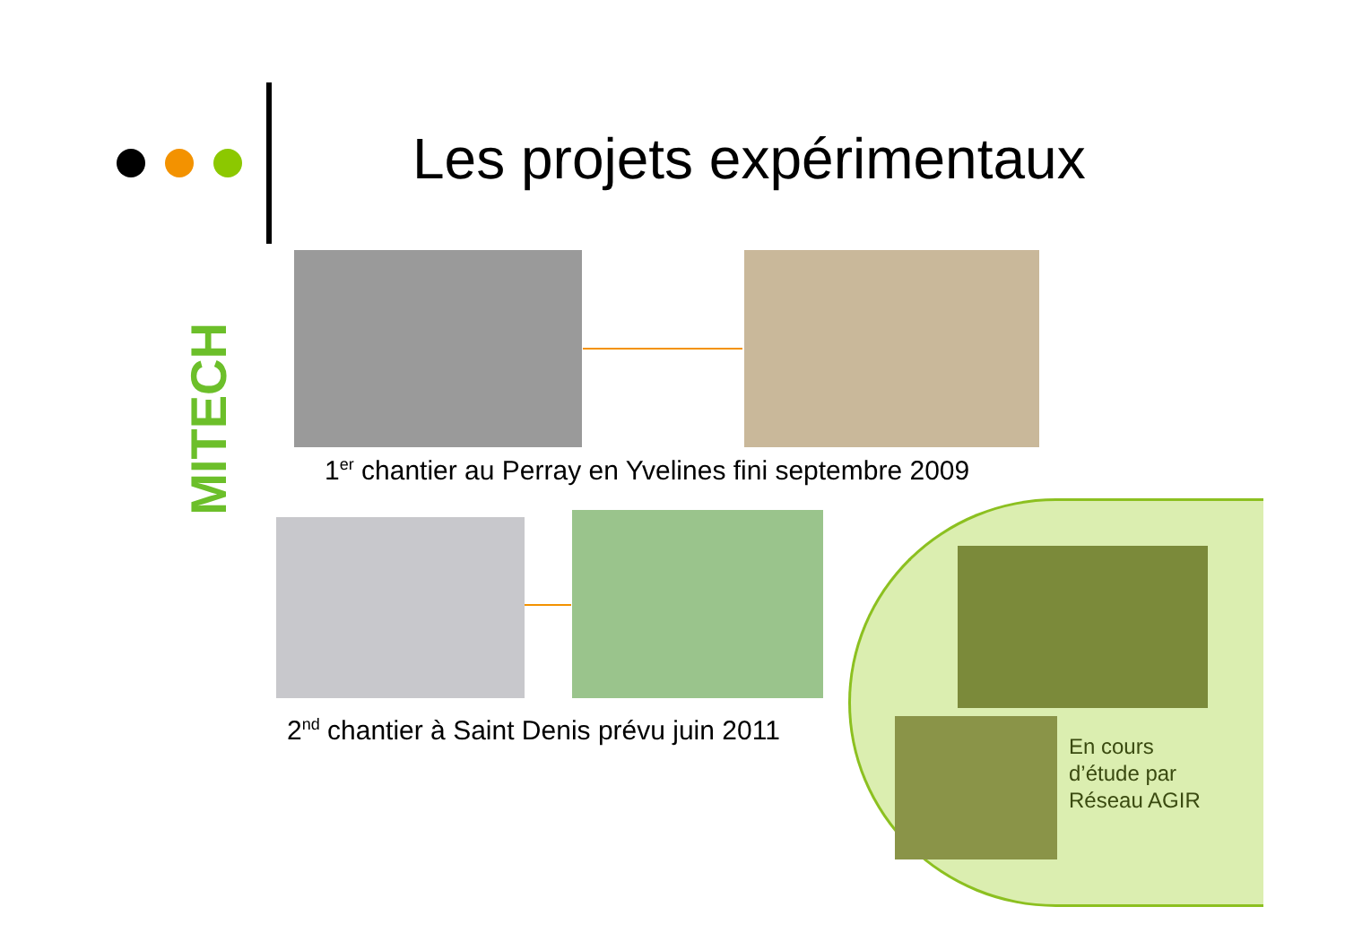Les projets expérimentaux
MITECH
1<sup>er</sup> chantier au Perray en Yvelines fini septembre 2009
2<sup>nd</sup> chantier à Saint Denis prévu juin 2011
En cours
d’étude par
Réseau AGIR